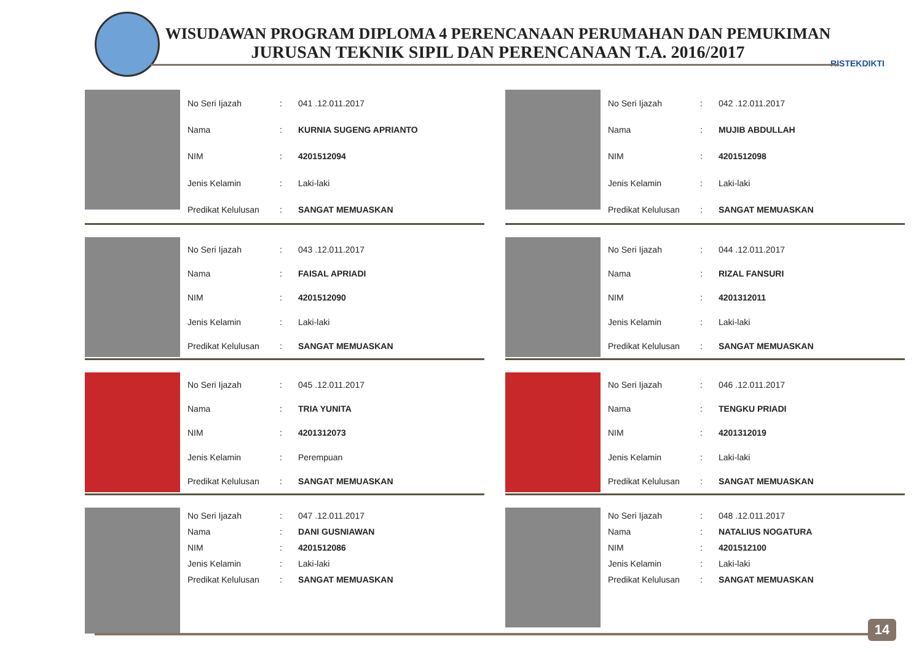WISUDAWAN PROGRAM DIPLOMA 4 PERENCANAAN PERUMAHAN DAN PEMUKIMAN
JURUSAN TEKNIK SIPIL DAN PERENCANAAN T.A. 2016/2017
RISTEKDIKTI
| No Seri Ijazah | : | 041 .12.011.2017 |
| Nama | : | KURNIA SUGENG APRIANTO |
| NIM | : | 4201512094 |
| Jenis Kelamin | : | Laki-laki |
| Predikat Kelulusan | : | SANGAT MEMUASKAN |
| No Seri Ijazah | : | 042 .12.011.2017 |
| Nama | : | MUJIB ABDULLAH |
| NIM | : | 4201512098 |
| Jenis Kelamin | : | Laki-laki |
| Predikat Kelulusan | : | SANGAT MEMUASKAN |
| No Seri Ijazah | : | 043 .12.011.2017 |
| Nama | : | FAISAL APRIADI |
| NIM | : | 4201512090 |
| Jenis Kelamin | : | Laki-laki |
| Predikat Kelulusan | : | SANGAT MEMUASKAN |
| No Seri Ijazah | : | 044 .12.011.2017 |
| Nama | : | RIZAL FANSURI |
| NIM | : | 4201312011 |
| Jenis Kelamin | : | Laki-laki |
| Predikat Kelulusan | : | SANGAT MEMUASKAN |
| No Seri Ijazah | : | 045 .12.011.2017 |
| Nama | : | TRIA YUNITA |
| NIM | : | 4201312073 |
| Jenis Kelamin | : | Perempuan |
| Predikat Kelulusan | : | SANGAT MEMUASKAN |
| No Seri Ijazah | : | 046 .12.011.2017 |
| Nama | : | TENGKU PRIADI |
| NIM | : | 4201312019 |
| Jenis Kelamin | : | Laki-laki |
| Predikat Kelulusan | : | SANGAT MEMUASKAN |
| No Seri Ijazah | : | 047 .12.011.2017 |
| Nama | : | DANI GUSNIAWAN |
| NIM | : | 4201512086 |
| Jenis Kelamin | : | Laki-laki |
| Predikat Kelulusan | : | SANGAT MEMUASKAN |
| No Seri Ijazah | : | 048 .12.011.2017 |
| Nama | : | NATALIUS NOGATURA |
| NIM | : | 4201512100 |
| Jenis Kelamin | : | Laki-laki |
| Predikat Kelulusan | : | SANGAT MEMUASKAN |
14